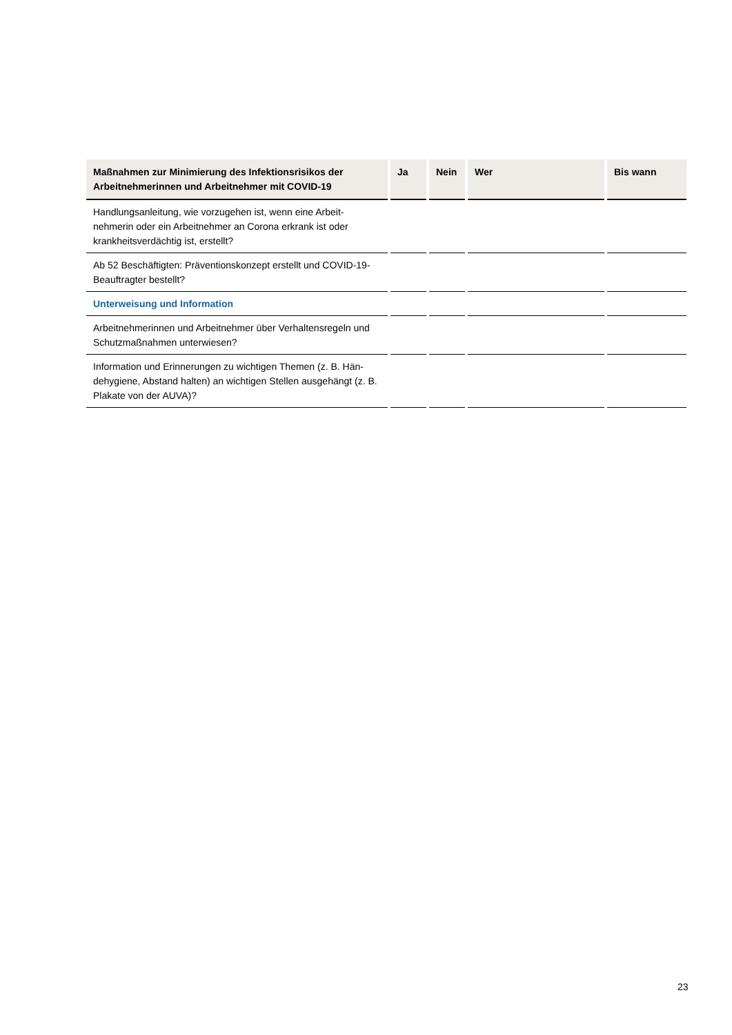| Maßnahmen zur Minimierung des Infektionsrisikos der Arbeitnehmerinnen und Arbeitnehmer mit COVID-19 | Ja | Nein | Wer | Bis wann |
| --- | --- | --- | --- | --- |
| Handlungsanleitung, wie vorzugehen ist, wenn eine Arbeit­nehmerin oder ein Arbeitnehmer an Corona erkrank ist oder krankheitsverdächtig ist, erstellt? | | | | |
| Ab 52 Beschäftigten: Präventionskonzept erstellt und COVID-19-Beauftragter bestellt? | | | | |
| Unterweisung und Information | | | | |
| Arbeitnehmerinnen und Arbeitnehmer über Verhaltensregeln und Schutzmaßnahmen unterwiesen? | | | | |
| Information und Erinnerungen zu wichtigen Themen (z. B. Hän­dehygiene, Abstand halten) an wichtigen Stellen ausgehängt (z. B. Plakate von der AUVA)? | | | | |
23